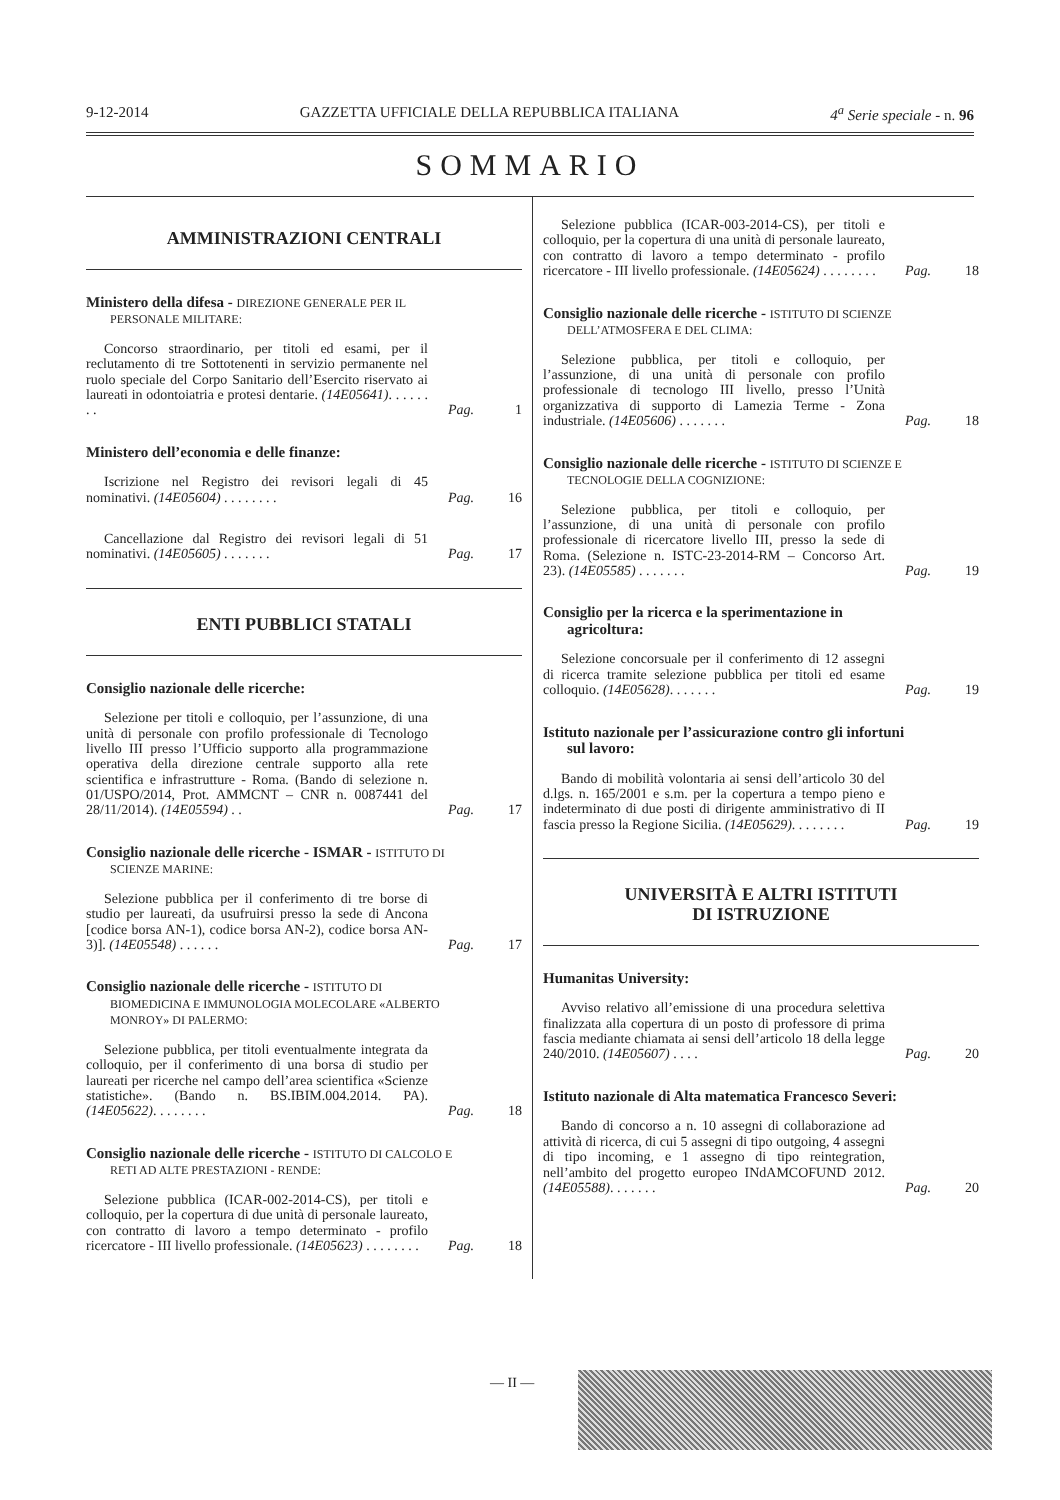9-12-2014 GAZZETTA UFFICIALE DELLA REPUBBLICA ITALIANA 4<sup>a</sup> Serie speciale - n. 96
SOMMARIO
AMMINISTRAZIONI CENTRALI
Ministero della difesa - DIREZIONE GENERALE PER IL PERSONALE MILITARE:
Concorso straordinario, per titoli ed esami, per il reclutamento di tre Sottotenenti in servizio permanente nel ruolo speciale del Corpo Sanitario dell’Esercito riservato ai laureati in odontoiatria e protesi dentarie. (14E05641). . . . . . . . Pag. 1
Ministero dell’economia e delle finanze:
Iscrizione nel Registro dei revisori legali di 45 nominativi. (14E05604) . . . . . . . . Pag. 16
Cancellazione dal Registro dei revisori legali di 51 nominativi. (14E05605) . . . . . . . Pag. 17
ENTI PUBBLICI STATALI
Consiglio nazionale delle ricerche:
Selezione per titoli e colloquio, per l’assunzione, di una unità di personale con profilo professionale di Tecnologo livello III presso l’Ufficio supporto alla programmazione operativa della direzione centrale supporto alla rete scientifica e infrastrutture - Roma. (Bando di selezione n. 01/USPO/2014, Prot. AMMCNT – CNR n. 0087441 del 28/11/2014). (14E05594) . . Pag. 17
Consiglio nazionale delle ricerche - ISMAR - ISTITUTO DI SCIENZE MARINE:
Selezione pubblica per il conferimento di tre borse di studio per laureati, da usufruirsi presso la sede di Ancona [codice borsa AN-1), codice borsa AN-2), codice borsa AN-3)]. (14E05548) . . . . . . Pag. 17
Consiglio nazionale delle ricerche - ISTITUTO DI BIOMEDICINA E IMMUNOLOGIA MOLECOLARE «ALBERTO MONROY» DI PALERMO:
Selezione pubblica, per titoli eventualmente integrata da colloquio, per il conferimento di una borsa di studio per laureati per ricerche nel campo dell’area scientifica «Scienze statistiche». (Bando n. BS.IBIM.004.2014. PA). (14E05622). . . . . . . . Pag. 18
Consiglio nazionale delle ricerche - ISTITUTO DI CALCOLO E RETI AD ALTE PRESTAZIONI - RENDE:
Selezione pubblica (ICAR-002-2014-CS), per titoli e colloquio, per la copertura di due unità di personale laureato, con contratto di lavoro a tempo determinato - profilo ricercatore - III livello professionale. (14E05623) . . . . . . . . Pag. 18
Selezione pubblica (ICAR-003-2014-CS), per titoli e colloquio, per la copertura di una unità di personale laureato, con contratto di lavoro a tempo determinato - profilo ricercatore - III livello professionale. (14E05624) . . . . . . . . Pag. 18
Consiglio nazionale delle ricerche - ISTITUTO DI SCIENZE DELL’ATMOSFERA E DEL CLIMA:
Selezione pubblica, per titoli e colloquio, per l’assunzione, di una unità di personale con profilo professionale di tecnologo III livello, presso l’Unità organizzativa di supporto di Lamezia Terme - Zona industriale. (14E05606) . . . . . . . Pag. 18
Consiglio nazionale delle ricerche - ISTITUTO DI SCIENZE E TECNOLOGIE DELLA COGNIZIONE:
Selezione pubblica, per titoli e colloquio, per l’assunzione, di una unità di personale con profilo professionale di ricercatore livello III, presso la sede di Roma. (Selezione n. ISTC-23-2014-RM – Concorso Art. 23). (14E05585) . . . . . . . Pag. 19
Consiglio per la ricerca e la sperimentazione in agricoltura:
Selezione concorsuale per il conferimento di 12 assegni di ricerca tramite selezione pubblica per titoli ed esame colloquio. (14E05628). . . . . . . Pag. 19
Istituto nazionale per l’assicurazione contro gli infortuni sul lavoro:
Bando di mobilità volontaria ai sensi dell’articolo 30 del d.lgs. n. 165/2001 e s.m. per la copertura a tempo pieno e indeterminato di due posti di dirigente amministrativo di II fascia presso la Regione Sicilia. (14E05629). . . . . . . . Pag. 19
UNIVERSITÀ E ALTRI ISTITUTI
DI ISTRUZIONE
Humanitas University:
Avviso relativo all’emissione di una procedura selettiva finalizzata alla copertura di un posto di professore di prima fascia mediante chiamata ai sensi dell’articolo 18 della legge 240/2010. (14E05607) . . . . Pag. 20
Istituto nazionale di Alta matematica Francesco Severi:
Bando di concorso a n. 10 assegni di collaborazione ad attività di ricerca, di cui 5 assegni di tipo outgoing, 4 assegni di tipo incoming, e 1 assegno di tipo reintegration, nell’ambito del progetto europeo INdAMCOFUND 2012. (14E05588). . . . . . . Pag. 20
— II —